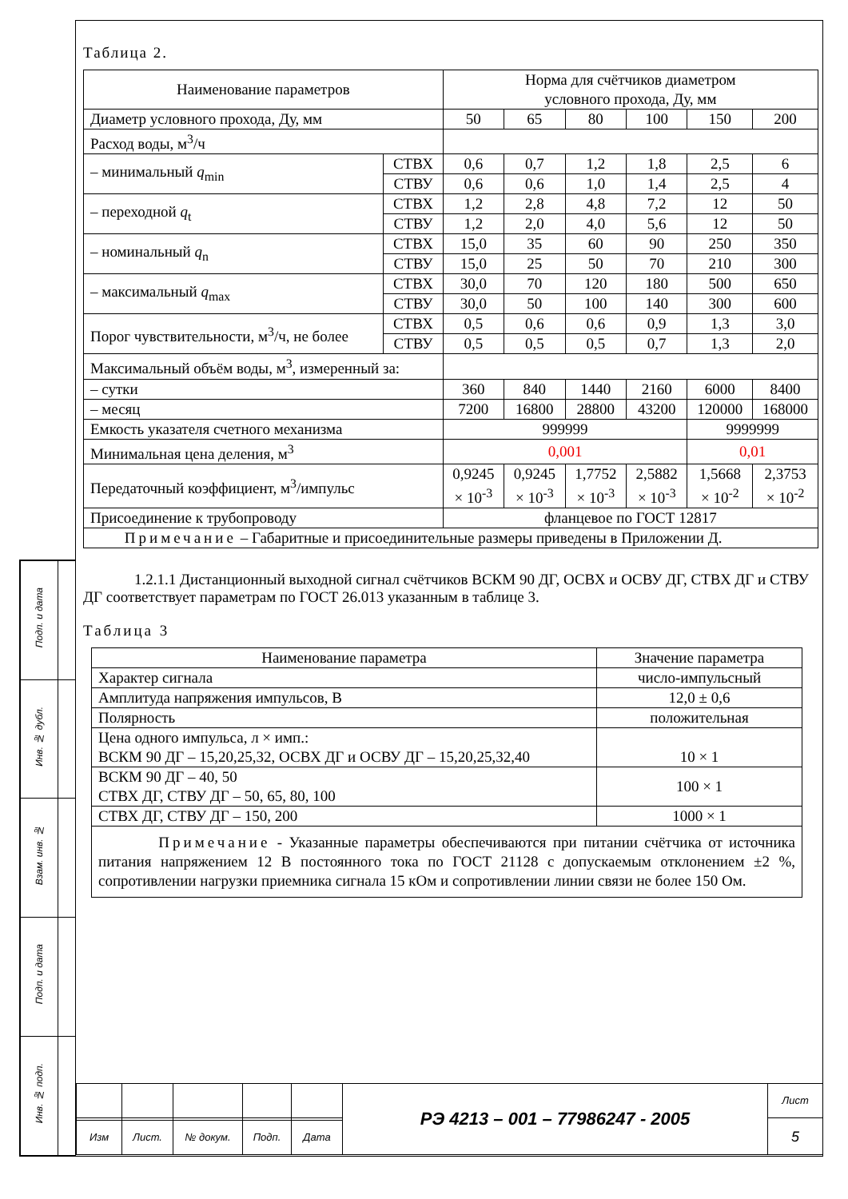| Подп. и дата | |
| Инв. № дубл. | |
| Взам. инв. № | |
| Подп. и дата | |
| Инв. № подп. | |
Таблица 2.
| Наименование параметров | | Норма для счётчиков диаметром условного прохода, Ду, мм | | | | | |
| Диаметр условного прохода, Ду, мм | | 50 | 65 | 80 | 100 | 150 | 200 |
| Расход воды, м<sup>3</sup>/ч | | | | | | | |
| – минимальный q<sub>min</sub> | СТВХ | 0,6 | 0,7 | 1,2 | 1,8 | 2,5 | 6 |
| | СТВУ | 0,6 | 0,6 | 1,0 | 1,4 | 2,5 | 4 |
| – переходной q<sub>t</sub> | СТВХ | 1,2 | 2,8 | 4,8 | 7,2 | 12 | 50 |
| | СТВУ | 1,2 | 2,0 | 4,0 | 5,6 | 12 | 50 |
| – номинальный q<sub>n</sub> | СТВХ | 15,0 | 35 | 60 | 90 | 250 | 350 |
| | СТВУ | 15,0 | 25 | 50 | 70 | 210 | 300 |
| – максимальный q<sub>max</sub> | СТВХ | 30,0 | 70 | 120 | 180 | 500 | 650 |
| | СТВУ | 30,0 | 50 | 100 | 140 | 300 | 600 |
| Порог чувствительности, м<sup>3</sup>/ч, не более | СТВХ | 0,5 | 0,6 | 0,6 | 0,9 | 1,3 | 3,0 |
| | СТВУ | 0,5 | 0,5 | 0,5 | 0,7 | 1,3 | 2,0 |
| Максимальный объём воды, м<sup>3</sup>, измеренный за: | | | | | | | |
| – сутки | | 360 | 840 | 1440 | 2160 | 6000 | 8400 |
| – месяц | | 7200 | 16800 | 28800 | 43200 | 120000 | 168000 |
| Емкость указателя счетного механизма | | 999999 | | | | 9999999 | |
| Минимальная цена деления, м<sup>3</sup> | | 0,001 | | | | 0,01 | |
| Передаточный коэффициент, м<sup>3</sup>/импульс | | 0,9245 × 10<sup>-3</sup> | 0,9245 × 10<sup>-3</sup> | 1,7752 × 10<sup>-3</sup> | 2,5882 × 10<sup>-3</sup> | 1,5668 × 10<sup>-2</sup> | 2,3753 × 10<sup>-2</sup> |
| Присоединение к трубопроводу | | фланцевое по ГОСТ 12817 | | | | | |
| Примечание – Габаритные и присоединительные размеры приведены в Приложении Д. | | | | | | | |
1.2.1.1 Дистанционный выходной сигнал счётчиков ВСКМ 90 ДГ, ОСВХ и ОСВУ ДГ, СТВХ ДГ и СТВУ ДГ соответствует параметрам по ГОСТ 26.013 указанным в таблице 3.
Таблица 3
| Наименование параметра | Значение параметра |
| Характер сигнала | число-импульсный |
| Амплитуда напряжения импульсов, В | 12,0 ± 0,6 |
| Полярность | положительная |
| Цена одного импульса, л × имп.: ВСКМ 90 ДГ – 15,20,25,32, ОСВХ ДГ и ОСВУ ДГ – 15,20,25,32,40 | 10 × 1 |
| ВСКМ 90 ДГ – 40, 50 СТВХ ДГ, СТВУ ДГ – 50, 65, 80, 100 | 100 × 1 |
| СТВХ ДГ, СТВУ ДГ – 150, 200 | 1000 × 1 |
| Примечание - Указанные параметры обеспечиваются при питании счётчика от источника питания напряжением 12 В постоянного тока по ГОСТ 21128 с допускаемым отклонением ±2 %, сопротивлении нагрузки приемника сигнала 15 кОм и сопротивлении линии связи не более 150 Ом. | |
| | | | | | РЭ 4213 – 001 – 77986247 - 2005 | Лист |
| | | | | | | 5 |
| Изм | Лист. | № докум. | Подп. | Дата | | |